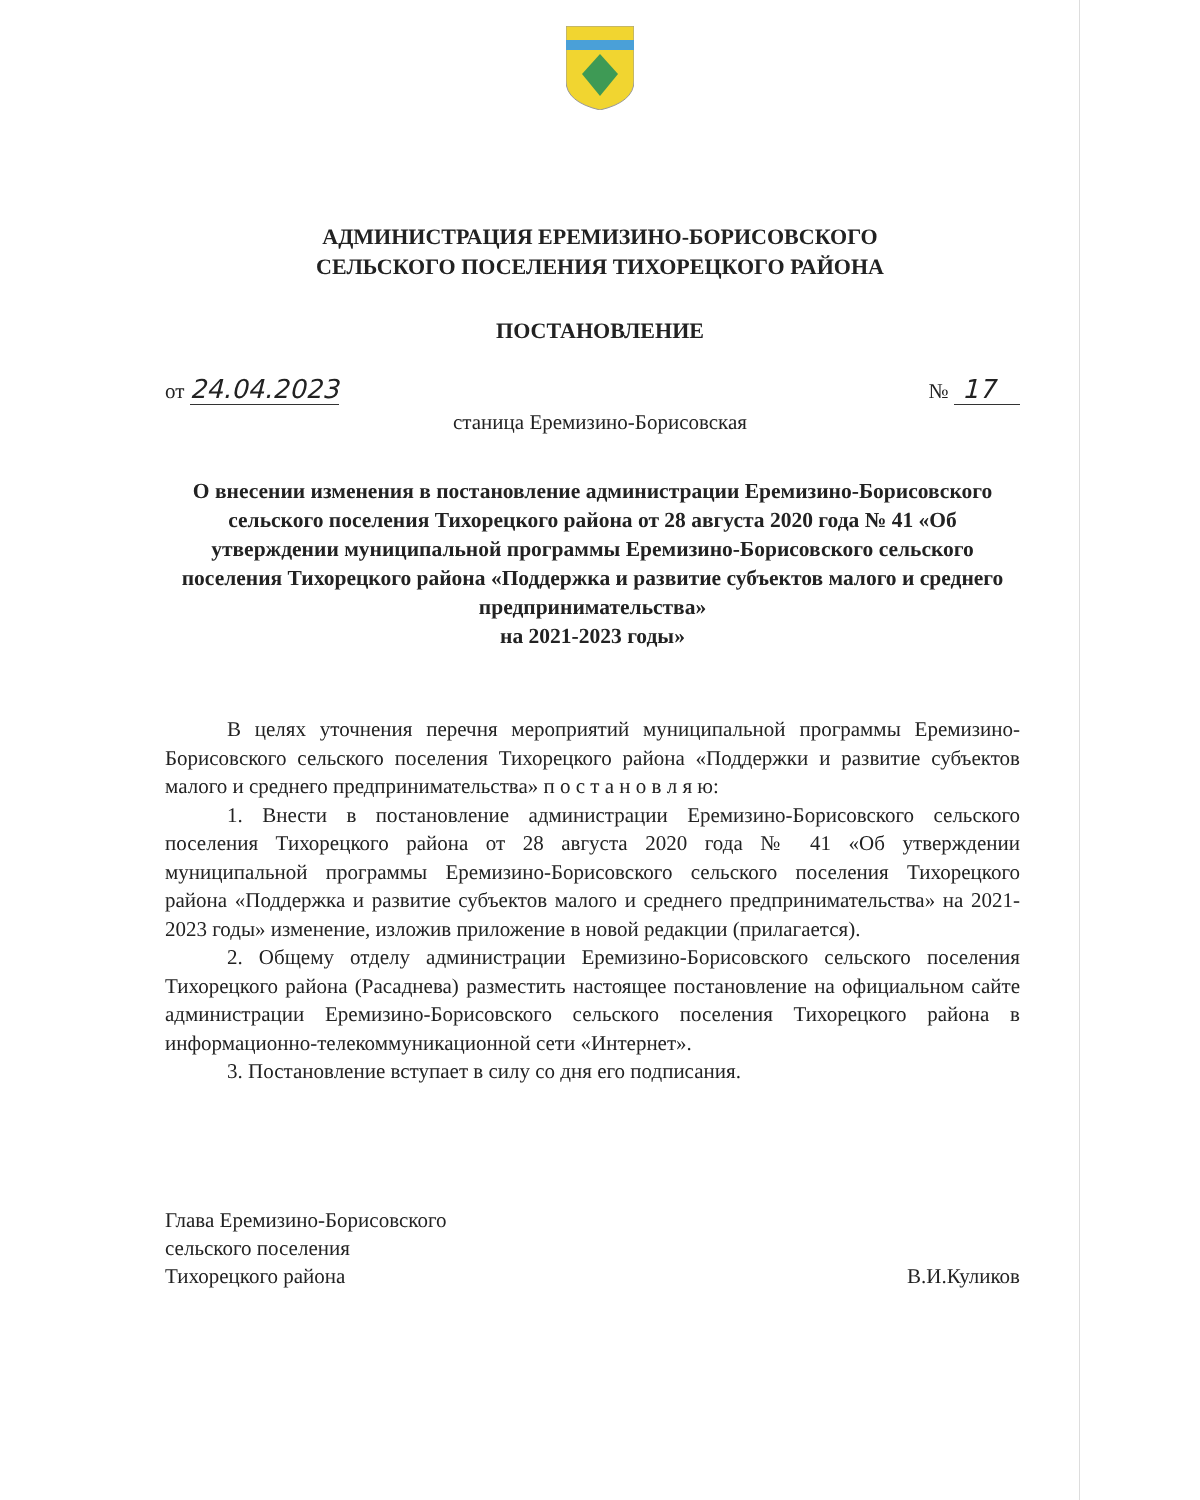АДМИНИСТРАЦИЯ ЕРЕМИЗИНО-БОРИСОВСКОГО
СЕЛЬСКОГО ПОСЕЛЕНИЯ ТИХОРЕЦКОГО РАЙОНА
ПОСТАНОВЛЕНИЕ
от 24.04.2023 № 17
станица Еремизино-Борисовская
О внесении изменения в постановление администрации Еремизино-Борисовского сельского поселения Тихорецкого района от 28 августа 2020 года № 41 «Об утверждении муниципальной программы Еремизино-Борисовского сельского поселения Тихорецкого района «Поддержка и развитие субъектов малого и среднего предпринимательства»
на 2021-2023 годы»
В целях уточнения перечня мероприятий муниципальной программы Еремизино-Борисовского сельского поселения Тихорецкого района «Поддержки и развитие субъектов малого и среднего предпринимательства» п о с т а н о в л я ю:
1. Внести в постановление администрации Еремизино-Борисовского сельского поселения Тихорецкого района от 28 августа 2020 года № 41 «Об утверждении муниципальной программы Еремизино-Борисовского сельского поселения Тихорецкого района «Поддержка и развитие субъектов малого и среднего предпринимательства» на 2021-2023 годы» изменение, изложив приложение в новой редакции (прилагается).
2. Общему отделу администрации Еремизино-Борисовского сельского поселения Тихорецкого района (Расаднева) разместить настоящее постановление на официальном сайте администрации Еремизино-Борисовского сельского поселения Тихорецкого района в информационно-телекоммуникационной сети «Интернет».
3. Постановление вступает в силу со дня его подписания.
Глава Еремизино-Борисовского
сельского поселения
Тихорецкого района
В.И.Куликов